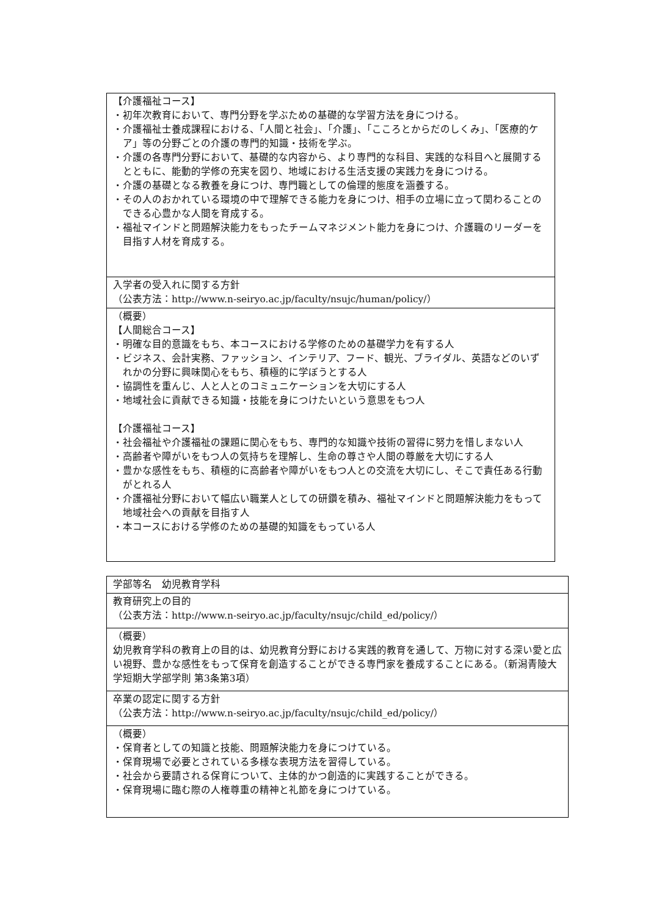| 【介護福祉コース】 ・初年次教育において、専門分野を学ぶための基礎的な学習方法を身につける。 ・介護福祉士養成課程における、「人間と社会」、「介護」、「こころとからだのしくみ」、「医療的ケア」等の分野ごとの介護の専門的知識・技術を学ぶ。 ・介護の各専門分野において、基礎的な内容から、より専門的な科目、実践的な科目へと展開するとともに、能動的学修の充実を図り、地域における生活支援の実践力を身につける。 ・介護の基礎となる教養を身につけ、専門職としての倫理的態度を涵養する。 ・その人のおかれている環境の中で理解できる能力を身につけ、相手の立場に立って関わることのできる心豊かな人間を育成する。 ・福祉マインドと問題解決能力をもったチームマネジメント能力を身につけ、介護職のリーダーを目指す人材を育成する。 |
| 入学者の受入れに関する方針 （公表方法：http://www.n-seiryo.ac.jp/faculty/nsujc/human/policy/） |
| （概要） 【人間総合コース】 ・明確な目的意識をもち、本コースにおける学修のための基礎学力を有する人 ・ビジネス、会計実務、ファッション、インテリア、フード、観光、ブライダル、英語などのいずれかの分野に興味関心をもち、積極的に学ぼうとする人 ・協調性を重んじ、人と人とのコミュニケーションを大切にする人 ・地域社会に貢献できる知識・技能を身につけたいという意思をもつ人 【介護福祉コース】 ・社会福祉や介護福祉の課題に関心をもち、専門的な知識や技術の習得に努力を惜しまない人 ・高齢者や障がいをもつ人の気持ちを理解し、生命の尊さや人間の尊厳を大切にする人 ・豊かな感性をもち、積極的に高齢者や障がいをもつ人との交流を大切にし、そこで責任ある行動がとれる人 ・介護福祉分野において幅広い職業人としての研鑽を積み、福祉マインドと問題解決能力をもって地域社会への貢献を目指す人 ・本コースにおける学修のための基礎的知識をもっている人 |
| 学部等名 幼児教育学科 |
| 教育研究上の目的 （公表方法：http://www.n-seiryo.ac.jp/faculty/nsujc/child_ed/policy/） |
| （概要） 幼児教育学科の教育上の目的は、幼児教育分野における実践的教育を通して、万物に対する深い愛と広い視野、豊かな感性をもって保育を創造することができる専門家を養成することにある。（新潟青陵大学短期大学部学則 第3条第3項） |
| 卒業の認定に関する方針 （公表方法：http://www.n-seiryo.ac.jp/faculty/nsujc/child_ed/policy/） |
| （概要） ・保育者としての知識と技能、問題解決能力を身につけている。 ・保育現場で必要とされている多様な表現方法を習得している。 ・社会から要請される保育について、主体的かつ創造的に実践することができる。 ・保育現場に臨む際の人権尊重の精神と礼節を身につけている。 |